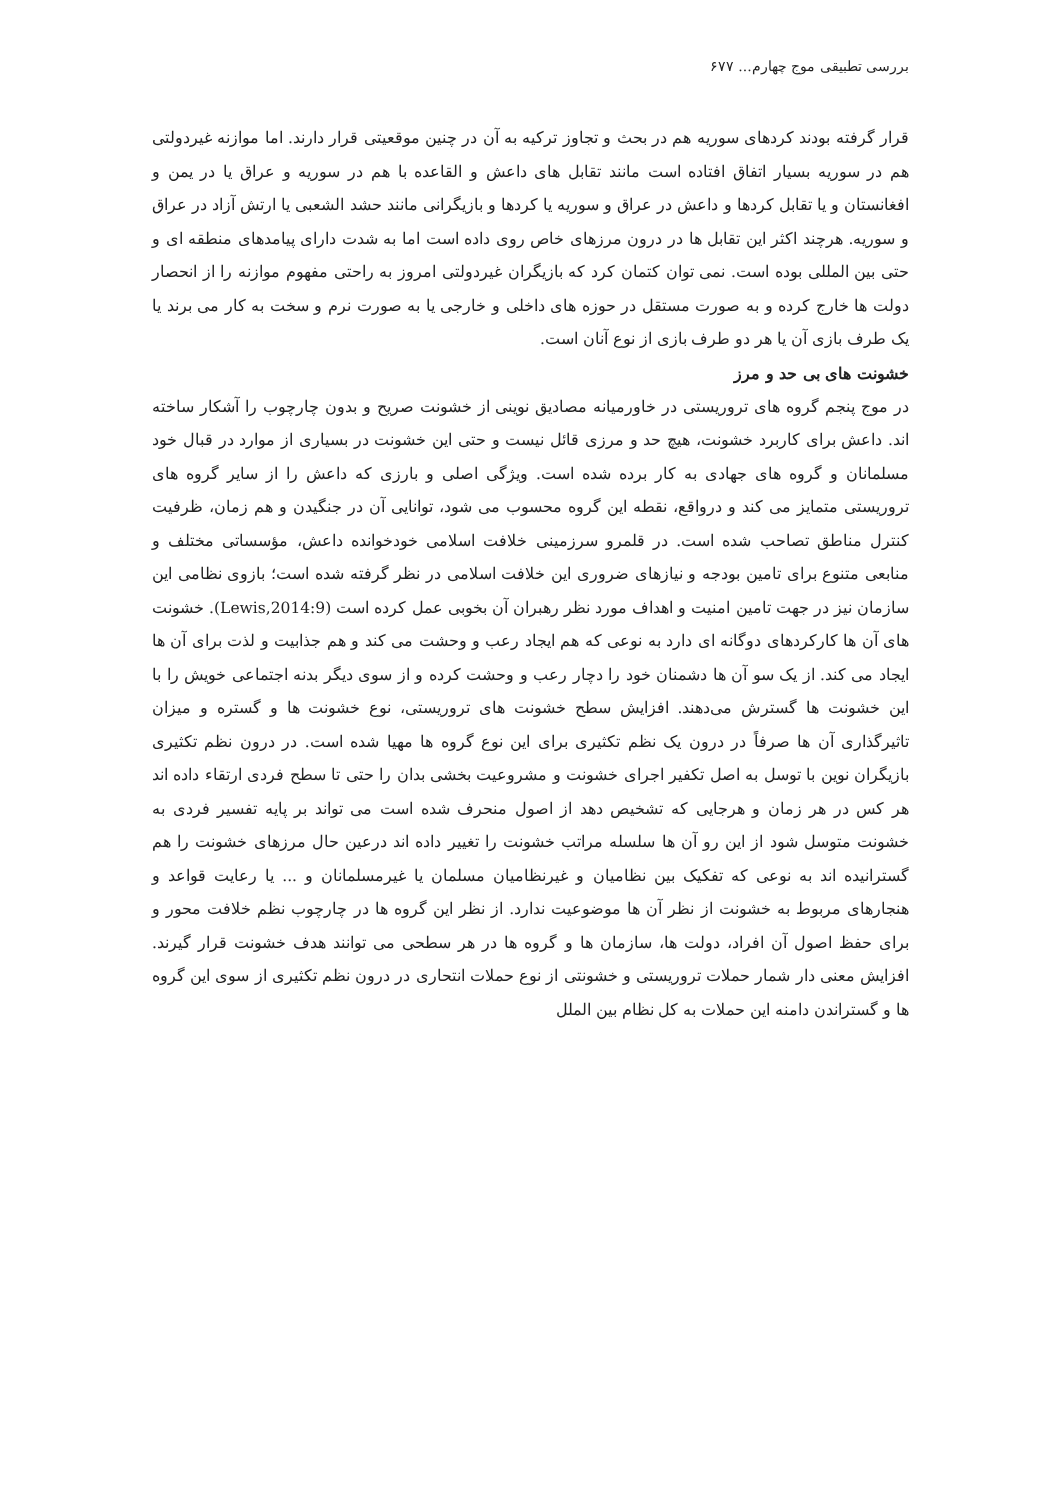بررسی تطبیقی موج چهارم... ۶۷۷
قرار گرفته بودند کردهای سوریه هم در بحث و تجاوز ترکیه به آن در چنین موقعیتی قرار دارند. اما موازنه غیردولتی هم در سوریه بسیار اتفاق افتاده است مانند تقابل های داعش و القاعده با هم در سوریه و عراق یا در یمن و افغانستان و یا تقابل کردها و داعش در عراق و سوریه یا کردها و بازیگرانی مانند حشد الشعبی یا ارتش آزاد در عراق و سوریه. هرچند اکثر این تقابل ها در درون مرزهای خاص روی داده است اما به شدت دارای پیامدهای منطقه ای و حتی بین المللی بوده است. نمی توان کتمان کرد که بازیگران غیردولتی امروز به راحتی مفهوم موازنه را از انحصار دولت ها خارج کرده و به صورت مستقل در حوزه های داخلی و خارجی یا به صورت نرم و سخت به کار می برند یا یک طرف بازی آن یا هر دو طرف بازی از نوع آنان است.
خشونت های بی حد و مرز
در موج پنجم گروه های تروریستی در خاورمیانه مصادیق نوینی از خشونت صریح و بدون چارچوب را آشکار ساخته اند. داعش برای کاربرد خشونت، هیچ حد و مرزی قائل نیست و حتی این خشونت در بسیاری از موارد در قبال خود مسلمانان و گروه های جهادی به کار برده شده است. ویژگی اصلی و بارزی که داعش را از سایر گروه های تروریستی متمایز می کند و درواقع، نقطه این گروه محسوب می شود، توانایی آن در جنگیدن و هم زمان، ظرفیت کنترل مناطق تصاحب شده است. در قلمرو سرزمینی خلافت اسلامی خودخوانده داعش، مؤسساتی مختلف و منابعی متنوع برای تامین بودجه و نیازهای ضروری این خلافت اسلامی در نظر گرفته شده است؛ بازوی نظامی این سازمان نیز در جهت تامین امنیت و اهداف مورد نظر رهبران آن بخوبی عمل کرده است (Lewis,2014:9). خشونت های آن ها کارکردهای دوگانه ای دارد به نوعی که هم ایجاد رعب و وحشت می کند و هم جذابیت و لذت برای آن ها ایجاد می کند. از یک سو آن ها دشمنان خود را دچار رعب و وحشت کرده و از سوی دیگر بدنه اجتماعی خویش را با این خشونت ها گسترش می‌دهند. افزایش سطح خشونت های تروریستی، نوع خشونت ها و گستره و میزان تاثیرگذاری آن ها صرفاً در درون یک نظم تکثیری برای این نوع گروه ها مهیا شده است. در درون نظم تکثیری بازیگران نوین با توسل به اصل تکفیر اجرای خشونت و مشروعیت بخشی بدان را حتی تا سطح فردی ارتقاء داده اند هر کس در هر زمان و هرجایی که تشخیص دهد از اصول منحرف شده است می تواند بر پایه تفسیر فردی به خشونت متوسل شود از این رو آن ها سلسله مراتب خشونت را تغییر داده اند درعین حال مرزهای خشونت را هم گسترانیده اند به نوعی که تفکیک بین نظامیان و غیرنظامیان مسلمان یا غیرمسلمانان و ... یا رعایت قواعد و هنجارهای مربوط به خشونت از نظر آن ها موضوعیت ندارد. از نظر این گروه ها در چارچوب نظم خلافت محور و برای حفظ اصول آن افراد، دولت ها، سازمان ها و گروه ها در هر سطحی می توانند هدف خشونت قرار گیرند. افزایش معنی دار شمار حملات تروریستی و خشونتی از نوع حملات انتحاری در درون نظم تکثیری از سوی این گروه ها و گستراندن دامنه این حملات به کل نظام بین الملل